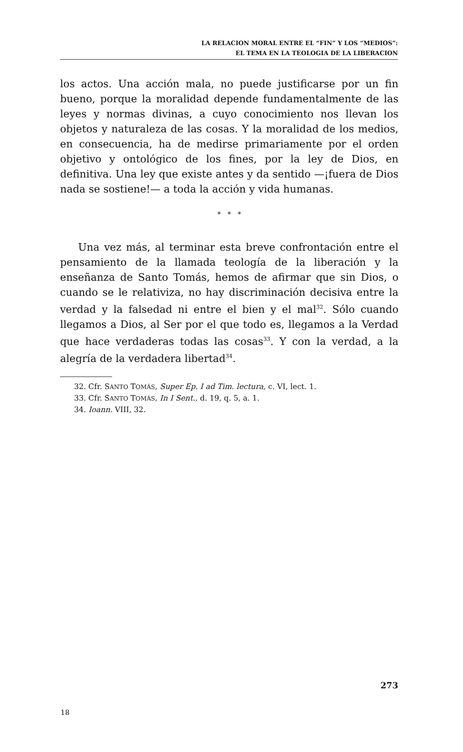LA RELACION MORAL ENTRE EL “FIN” Y LOS “MEDIOS”:
EL TEMA EN LA TEOLOGIA DE LA LIBERACION
los actos. Una acción mala, no puede justificarse por un fin bueno, porque la moralidad depende fundamentalmente de las leyes y normas divinas, a cuyo conocimiento nos llevan los objetos y naturaleza de las cosas. Y la moralidad de los medios, en consecuencia, ha de medirse primariamente por el orden objetivo y ontológico de los fines, por la ley de Dios, en definitiva. Una ley que existe antes y da sentido —¡fuera de Dios nada se sostiene!— a toda la acción y vida humanas.
* * *
Una vez más, al terminar esta breve confrontación entre el pensamiento de la llamada teología de la liberación y la enseñanza de Santo Tomás, hemos de afirmar que sin Dios, o cuando se le relativiza, no hay discriminación decisiva entre la verdad y la falsedad ni entre el bien y el mal<sup>32</sup>. Sólo cuando llegamos a Dios, al Ser por el que todo es, llegamos a la Verdad que hace verdaderas todas las cosas<sup>33</sup>. Y con la verdad, a la alegría de la verdadera libertad<sup>34</sup>.
32. Cfr. SANTO TOMÁS, Super Ep. I ad Tim. lectura, c. VI, lect. 1.
33. Cfr. SANTO TOMÁS, In I Sent., d. 19, q. 5, a. 1.
34. Ioann. VIII, 32.
273
18